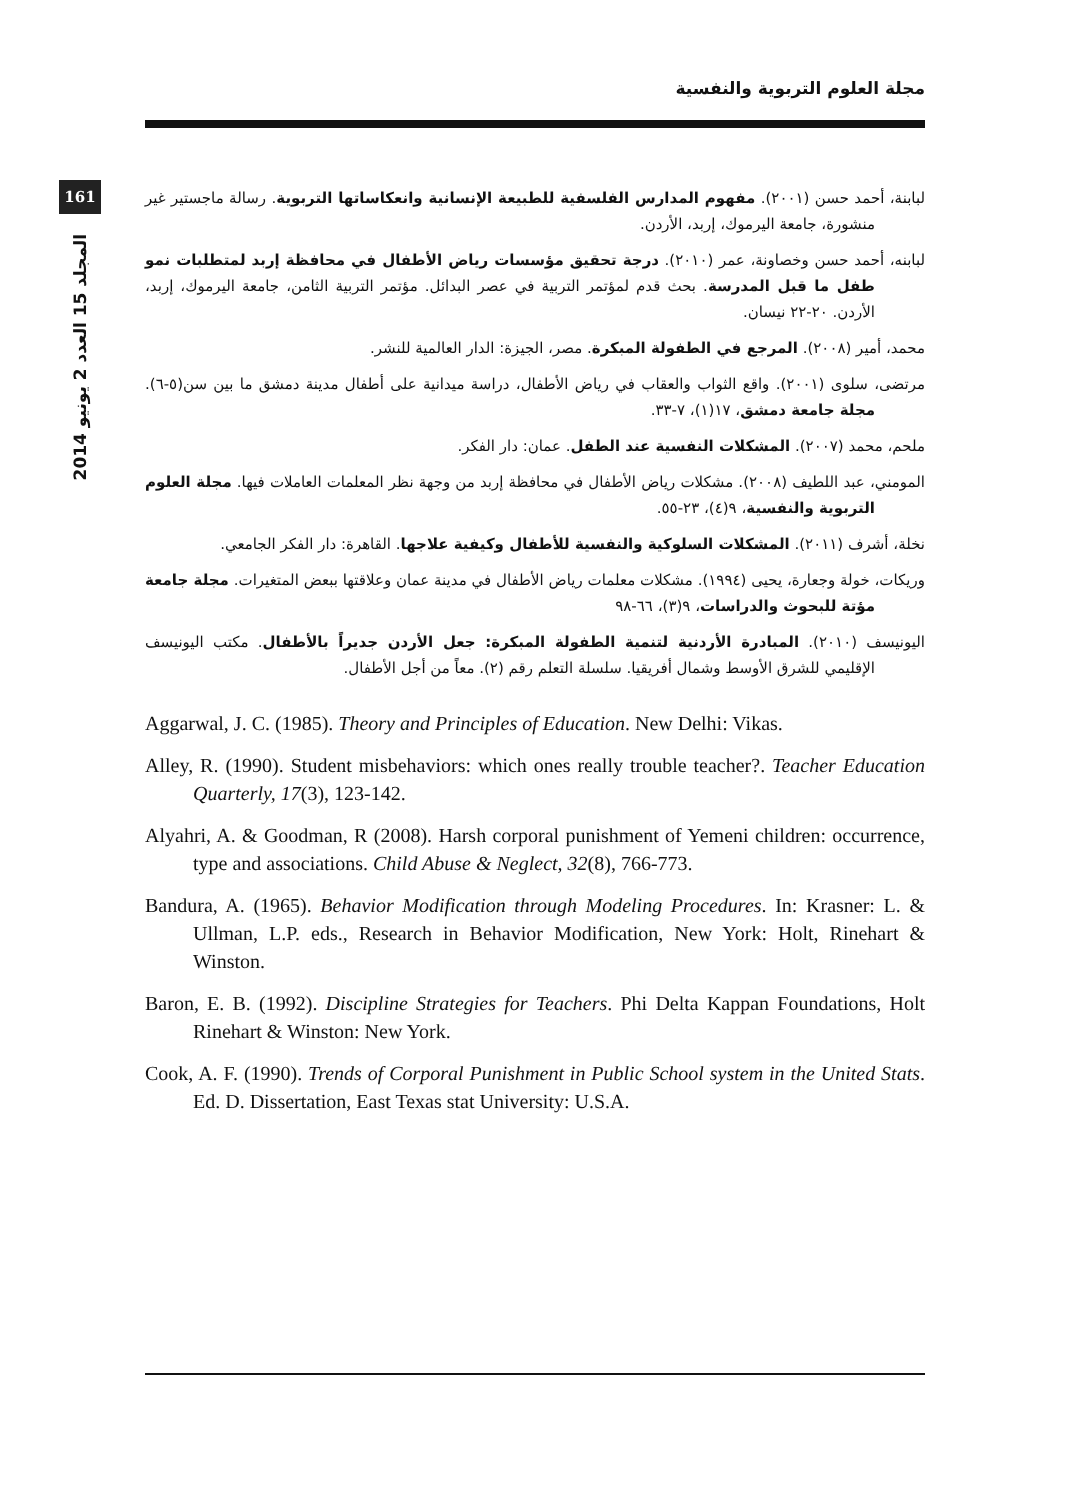مجلة العلوم التربوية والنفسية
161
المجلد 15 العدد 2 يونيو 2014
لبابنة، أحمد حسن (٢٠٠١). مفهوم المدارس الفلسفية للطبيعة الإنسانية وانعكاساتها التربوية. رسالة ماجستير غير منشورة، جامعة اليرموك، إربد، الأردن.
لبابنه، أحمد حسن وخصاونة، عمر (٢٠١٠). درجة تحقيق مؤسسات رياض الأطفال في محافظة إربد لمتطلبات نمو طفل ما قبل المدرسة. بحث قدم لمؤتمر التربية في عصر البدائل. مؤتمر التربية الثامن، جامعة اليرموك، إربد، الأردن. ٢٠-٢٢ نيسان.
محمد، أمير (٢٠٠٨). المرجع في الطفولة المبكرة. مصر، الجيزة: الدار العالمية للنشر.
مرتضى، سلوى (٢٠٠١). واقع الثواب والعقاب في رياض الأطفال، دراسة ميدانية على أطفال مدينة دمشق ما بين سن(٥-٦). مجلة جامعة دمشق، ١٧(١)، ٧-٣٣.
ملحم، محمد (٢٠٠٧). المشكلات النفسية عند الطفل. عمان: دار الفكر.
المومني، عبد اللطيف (٢٠٠٨). مشكلات رياض الأطفال في محافظة إربد من وجهة نظر المعلمات العاملات فيها. مجلة العلوم التربوية والنفسية، ٩(٤)، ٢٣-٥٥.
نخلة، أشرف (٢٠١١). المشكلات السلوكية والنفسية للأطفال وكيفية علاجها. القاهرة: دار الفكر الجامعي.
وريكات، خولة وجعارة، يحيى (١٩٩٤). مشكلات معلمات رياض الأطفال في مدينة عمان وعلاقتها ببعض المتغيرات. مجلة جامعة مؤتة للبحوث والدراسات، ٩(٣)، ٦٦-٩٨
اليونيسف (٢٠١٠). المبادرة الأردنية لتنمية الطفولة المبكرة: جعل الأردن جديراً بالأطفال. مكتب اليونيسف الإقليمي للشرق الأوسط وشمال أفريقيا. سلسلة التعلم رقم (٢). معاً من أجل الأطفال.
Aggarwal, J. C. (1985). Theory and Principles of Education. New Delhi: Vikas.
Alley, R. (1990). Student misbehaviors: which ones really trouble teacher?. Teacher Education Quarterly, 17(3), 123-142.
Alyahri, A. & Goodman, R (2008). Harsh corporal punishment of Yemeni children: occurrence, type and associations. Child Abuse & Neglect, 32(8), 766-773.
Bandura, A. (1965). Behavior Modification through Modeling Procedures. In: Krasner: L. & Ullman, L.P. eds., Research in Behavior Modification, New York: Holt, Rinehart & Winston.
Baron, E. B. (1992). Discipline Strategies for Teachers. Phi Delta Kappan Foundations, Holt Rinehart & Winston: New York.
Cook, A. F. (1990). Trends of Corporal Punishment in Public School system in the United Stats. Ed. D. Dissertation, East Texas stat University: U.S.A.